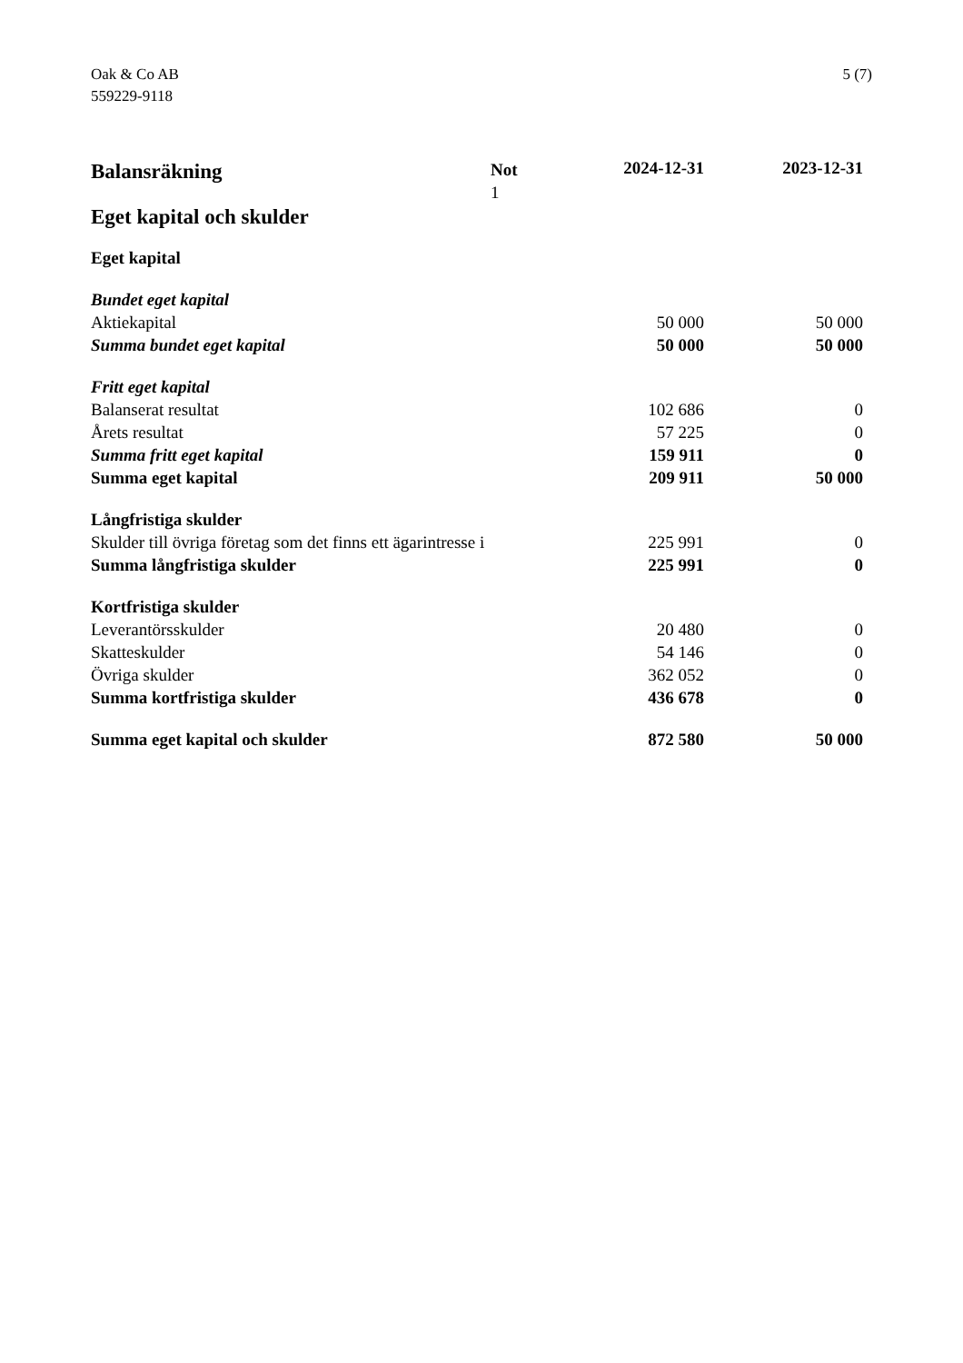Oak & Co AB
559229-9118
5 (7)
| Balansräkning | Not 1 | 2024-12-31 | 2023-12-31 |
| --- | --- | --- | --- |
| Eget kapital och skulder | | | |
| Eget kapital | | | |
| Bundet eget kapital | | | |
| Aktiekapital | | 50 000 | 50 000 |
| Summa bundet eget kapital | | 50 000 | 50 000 |
| Fritt eget kapital | | | |
| Balanserat resultat | | 102 686 | 0 |
| Årets resultat | | 57 225 | 0 |
| Summa fritt eget kapital | | 159 911 | 0 |
| Summa eget kapital | | 209 911 | 50 000 |
| Långfristiga skulder | | | |
| Skulder till övriga företag som det finns ett ägarintresse i | | 225 991 | 0 |
| Summa långfristiga skulder | | 225 991 | 0 |
| Kortfristiga skulder | | | |
| Leverantörsskulder | | 20 480 | 0 |
| Skatteskulder | | 54 146 | 0 |
| Övriga skulder | | 362 052 | 0 |
| Summa kortfristiga skulder | | 436 678 | 0 |
| Summa eget kapital och skulder | | 872 580 | 50 000 |